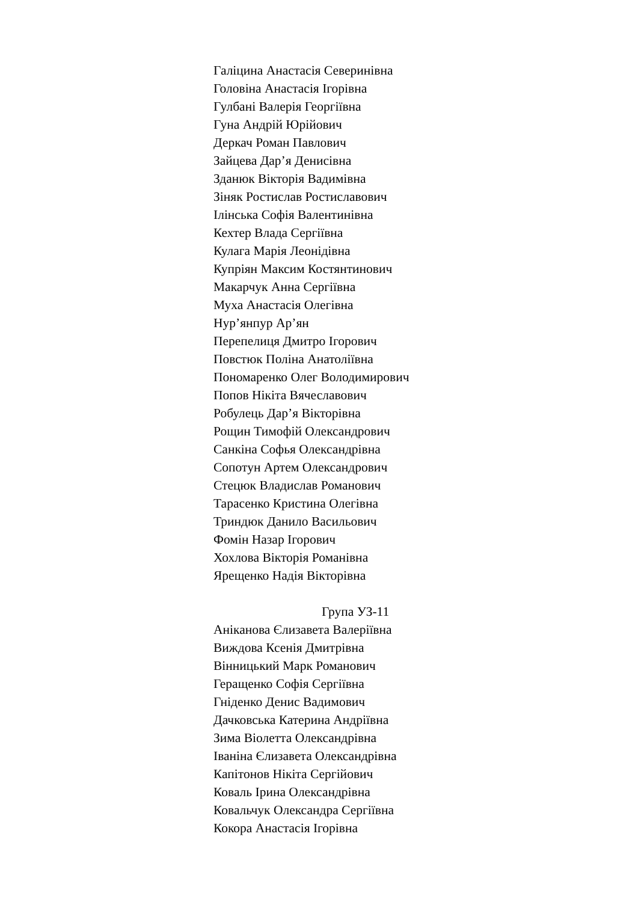Галіцина Анастасія Северинівна
Головіна Анастасія Ігорівна
Гулбані Валерія Георгіївна
Гуна Андрій Юрійович
Деркач Роман Павлович
Зайцева Дар’я Денисівна
Зданюк Вікторія Вадимівна
Зіняк Ростислав Ростиславович
Ілінська Софія Валентинівна
Кехтер Влада Сергіївна
Кулага Марія Леонідівна
Купріян Максим Костянтинович
Макарчук Анна Сергіївна
Муха Анастасія Олегівна
Нур’янпур Ар’ян
Перепелиця Дмитро Ігорович
Повстюк Поліна Анатоліївна
Пономаренко Олег Володимирович
Попов Нікіта Вячеславович
Робулець Дар’я Вікторівна
Рощин Тимофій Олександрович
Санкіна Софья Олександрівна
Сопотун Артем Олександрович
Стецюк Владислав Романович
Тарасенко Кристина Олегівна
Триндюк Данило Васильович
Фомін Назар Ігорович
Хохлова Вікторія Романівна
Ярещенко Надія Вікторівна
Група УЗ-11
Аніканова Єлизавета Валеріївна
Виждова Ксенія Дмитрівна
Вінницький Марк Романович
Геращенко Софія Сергіївна
Гніденко Денис Вадимович
Дачковська Катерина Андріївна
Зима Віолетта Олександрівна
Іваніна Єлизавета Олександрівна
Капітонов Нікіта Сергійович
Коваль Ірина Олександрівна
Ковальчук Олександра Сергіївна
Кокора Анастасія Ігорівна